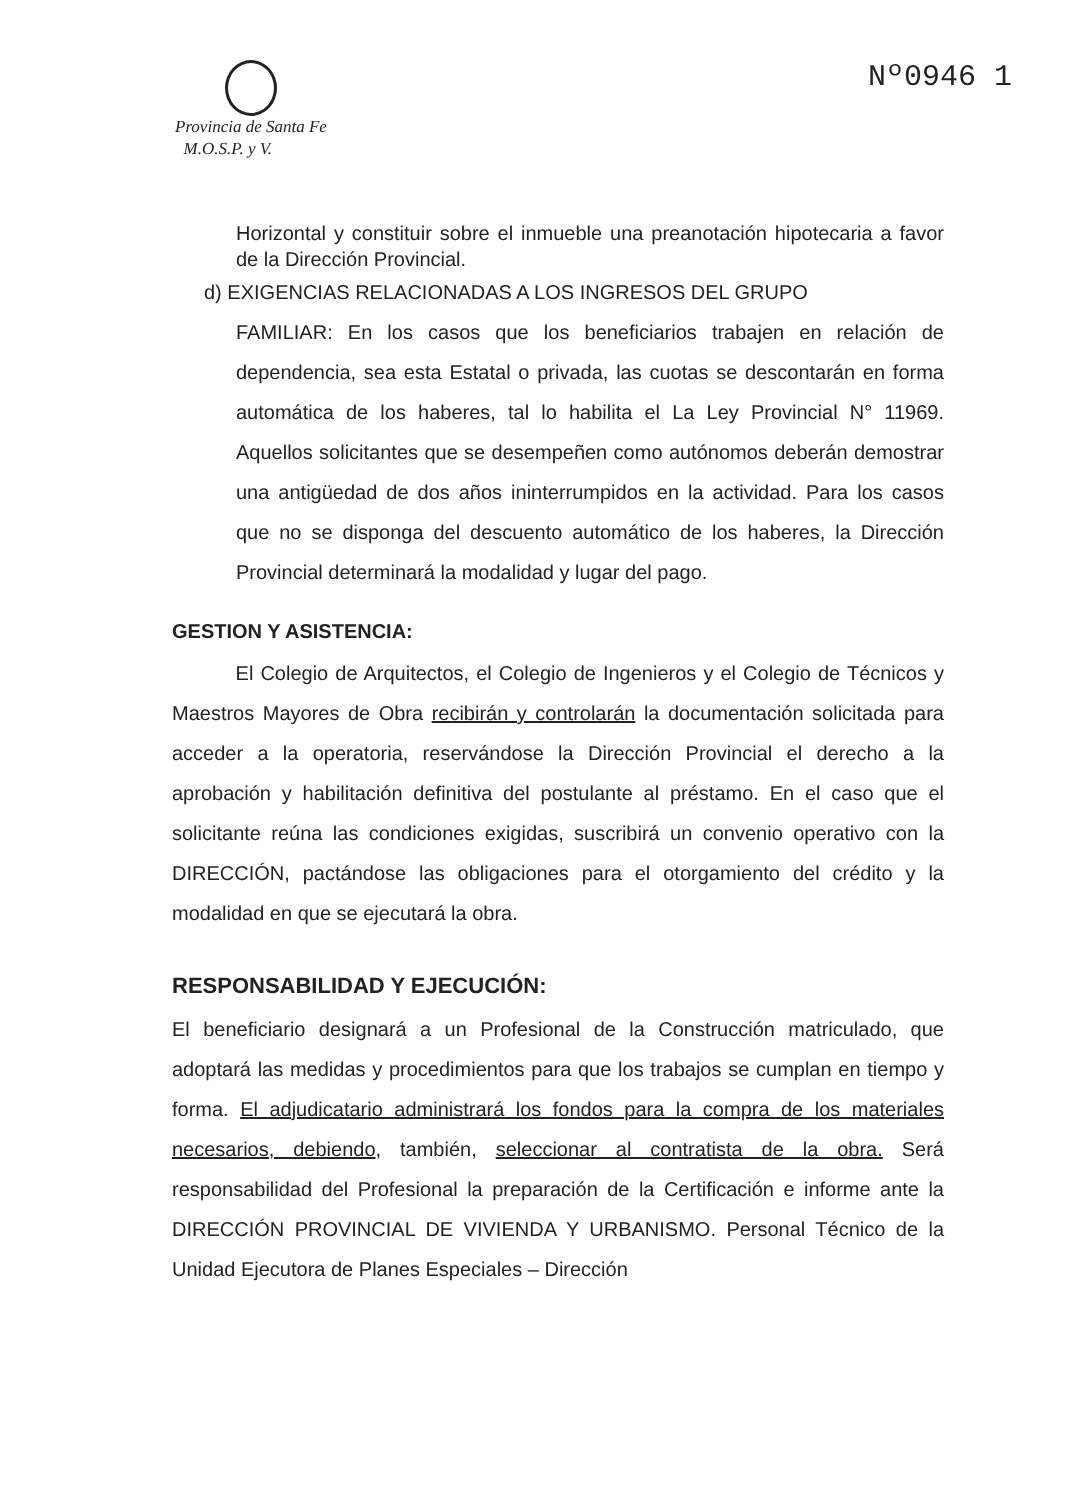Provincia de Santa Fe
M.O.S.P. y V.
Nº0946 1
Horizontal y constituir sobre el inmueble una preanotación hipotecaria a favor de la Dirección Provincial.
d) EXIGENCIAS RELACIONADAS A LOS INGRESOS DEL GRUPO
FAMILIAR: En los casos que los beneficiarios trabajen en relación de dependencia, sea esta Estatal o privada, las cuotas se descontarán en forma automática de los haberes, tal lo habilita el La Ley Provincial N° 11969. Aquellos solicitantes que se desempeñen como autónomos deberán demostrar una antigüedad de dos años ininterrumpidos en la actividad. Para los casos que no se disponga del descuento automático de los haberes, la Dirección Provincial determinará la modalidad y lugar del pago.
GESTION Y ASISTENCIA:
El Colegio de Arquitectos, el Colegio de Ingenieros y el Colegio de Técnicos y Maestros Mayores de Obra recibirán y controlarán la documentación solicitada para acceder a la operatoria, reservándose la Dirección Provincial el derecho a la aprobación y habilitación definitiva del postulante al préstamo. En el caso que el solicitante reúna las condiciones exigidas, suscribirá un convenio operativo con la DIRECCIÓN, pactándose las obligaciones para el otorgamiento del crédito y la modalidad en que se ejecutará la obra.
RESPONSABILIDAD Y EJECUCIÓN:
El beneficiario designará a un Profesional de la Construcción matriculado, que adoptará las medidas y procedimientos para que los trabajos se cumplan en tiempo y forma. El adjudicatario administrará los fondos para la compra de los materiales necesarios, debiendo, también, seleccionar al contratista de la obra. Será responsabilidad del Profesional la preparación de la Certificación e informe ante la DIRECCIÓN PROVINCIAL DE VIVIENDA Y URBANISMO. Personal Técnico de la Unidad Ejecutora de Planes Especiales – Dirección